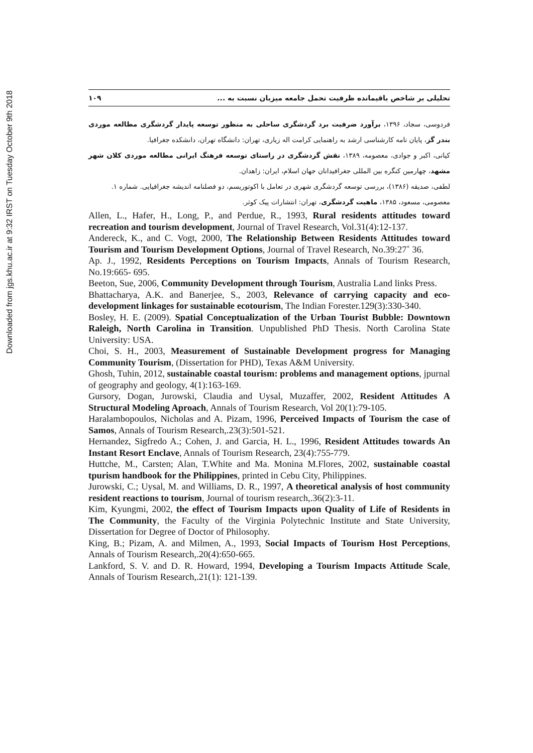Downloaded from jgs.khu.ac.ir at 9:32 IRST on Tuesday October 9th 2018
تحلیلی بر شاخص باقیمانده ظرفیت تحمل جامعه میزبان نسبت به ... ۱۰۹
فردوسی، سجاد، ۱۳۹۶، برآورد ضرفیت برد گردشگری ساحلی به منظور توسعه پایدار گردشگری مطالعه موردی بندر گز، پایان نامه کارشناسی ارشد به راهنمایی کرامت اله زیاری، تهران: دانشگاه تهران، دانشکده جغرافیا.
کیانی، اکبر و جوادی، معصومه، ۱۳۸۹، نقش گردشگری در راستای توسعه فرهنگ ایرانی مطالعه موردی کلان شهر مشهد، چهارمین کنگره بین المللی جغرافیدانان جهان اسلام، ایران: زاهدان.
لطفی، صدیقه (۱۳۸۶)، بررسی توسعه گردشگری شهری در تعامل با اکوتوریسم، دو فصلنامه اندیشه جغرافیایی. شماره ۱.
معصومی، مسعود، ۱۳۸۵، ماهیت گردشگری، تهران: انتشارات پیک کوثر.
Allen, L., Hafer, H., Long, P., and Perdue, R., 1993, Rural residents attitudes toward recreation and tourism development, Journal of Travel Research, Vol.31(4):12-137.
Andereck, K., and C. Vogt, 2000, The Relationship Between Residents Attitudes toward Tourism and Tourism Development Options, Journal of Travel Research, No.39:27˚ 36.
Ap. J., 1992, Residents Perceptions on Tourism Impacts, Annals of Tourism Research, No.19:665- 695.
Beeton, Sue, 2006, Community Development through Tourism, Australia Land links Press.
Bhattacharya, A.K. and Banerjee, S., 2003, Relevance of carrying capacity and eco-development linkages for sustainable ecotourism, The Indian Forester.129(3):330-340.
Bosley, H. E. (2009). Spatial Conceptualization of the Urban Tourist Bubble: Downtown Raleigh, North Carolina in Transition. Unpublished PhD Thesis. North Carolina State University: USA.
Choi, S. H., 2003, Measurement of Sustainable Development progress for Managing Community Tourism, (Dissertation for PHD), Texas A&M University.
Ghosh, Tuhin, 2012, sustainable coastal tourism: problems and management options, jpurnal of geography and geology, 4(1):163-169.
Gursory, Dogan, Jurowski, Claudia and Uysal, Muzaffer, 2002, Resident Attitudes A Structural Modeling Aproach, Annals of Tourism Research, Vol 20(1):79-105.
Haralambopoulos, Nicholas and A. Pizam, 1996, Perceived Impacts of Tourism the case of Samos, Annals of Tourism Research,.23(3):501-521.
Hernandez, Sigfredo A.; Cohen, J. and Garcia, H. L., 1996, Resident Attitudes towards An Instant Resort Enclave, Annals of Tourism Research, 23(4):755-779.
Huttche, M., Carsten; Alan, T.White and Ma. Monina M.Flores, 2002, sustainable coastal tpurism handbook for the Philippines, printed in Cebu City, Philippines.
Jurowski, C.; Uysal, M. and Williams, D. R., 1997, A theoretical analysis of host community resident reactions to tourism, Journal of tourism research,.36(2):3-11.
Kim, Kyungmi, 2002, the effect of Tourism Impacts upon Quality of Life of Residents in The Community, the Faculty of the Virginia Polytechnic Institute and State University, Dissertation for Degree of Doctor of Philosophy.
King, B.; Pizam, A. and Milmen, A., 1993, Social Impacts of Tourism Host Perceptions, Annals of Tourism Research,.20(4):650-665.
Lankford, S. V. and D. R. Howard, 1994, Developing a Tourism Impacts Attitude Scale, Annals of Tourism Research,.21(1): 121-139.